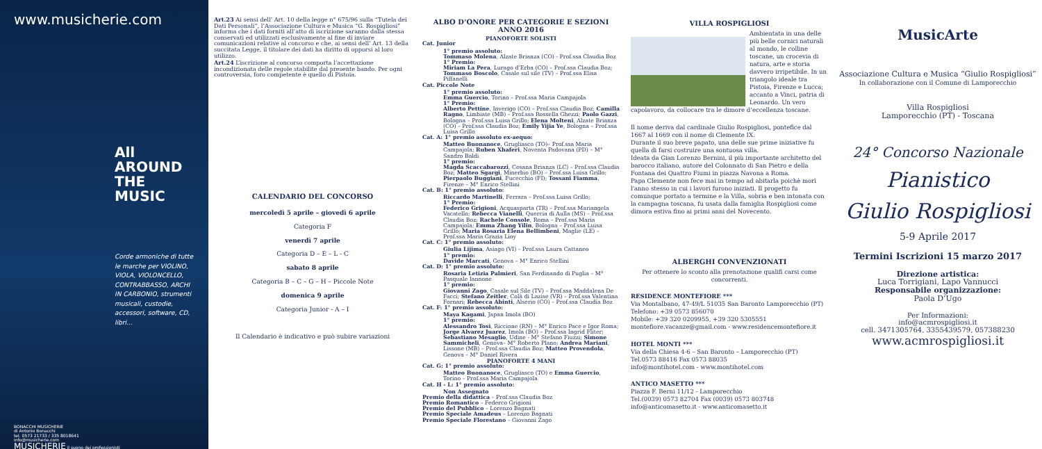www.musicherie.com
All
AROUND
THE
MUSIC
Corde armoniche di tutte le marche per VIOLINO, VIOLA, VIOLONCELLO, CONTRABBASSO, ARCHI IN CARBONIO, strumenti musicali, custodie, accessori, software, CD, libri...
BONACCHI MUSICHERIE
di Antonio Bonacchi
tel. 0573 21733 / 335 8018641
info@musicherie.com
MUSICHERIE il suono dei professionisti
Art.23 Ai sensi dell’ Art. 10 della legge n° 675/96 sulla “Tutela dei Dati Personali”, l’Associazione Cultura e Musica “G. Rospigliosi” informa che i dati forniti all’atto di iscrizione saranno dalla stessa conservati ed utilizzati esclusivamente al fine di inviare comunicazioni relative al concorso e che, ai sensi dell’ Art. 13 della succitata Legge, il titolare dei dati ha diritto di opporsi al loro utilizzo.
Art.24 L’iscrizione al concorso comporta l’accettazione incondizionata delle regole stabilite dal presente bando. Per ogni controversia, foro competente è quello di Pistoia.
CALENDARIO DEL CONCORSO
mercoledì 5 aprile – giovedì 6 aprile
Categoria F
venerdì 7 aprile
Categoria D – E – L - C
sabato 8 aprile
Categoria B – C – G – H – Piccole Note
domenica 9 aprile
Categoria Junior - A – I
Il Calendario è indicativo e può subire variazioni
ALBO D’ONORE PER CATEGORIE E SEZIONI ANNO 2016
PIANOFORTE SOLISTI
Cat. Junior
1° premio assoluto:
Tommaso Molena, Alzate Brianza (CO) - Prof.ssa Claudia Boz
1° Premio:
Miriam La Pera, Lurago d’Erba (CO) – Prof.ssa Claudia Boz; Tommaso Boscolo, Casale sul sile (TV) – Prof.ssa Elisa Piffanelli
Cat. Piccole Note
1° premio assoluto:
Emma Guercio, Torino – Prof.ssa Maria Campajola
1° Premio:
Alberto Pettine, Inverigo (CO) – Prof.ssa Claudia Boz; Camilla Ragno, Limbiate (MB) – Prof.ssa Rossella Ghezzi; Paolo Gazzi, Bologna – Prof.ssa Luisa Grillo; Elena Molteni, Alzate Brianza (CO) – Prof.ssa Claudia Boz; Emily Yijia Ye, Bologna – Prof.ssa Luisa Grillo
Cat. A: 1° premio assoluto ex-aequo:
Matteo Buonanoce, Grugliasco (TO)– Prof.ssa Maria Campajola; Ruben Xhaferi, Noventa Padovana (PD) – M° Sandro Baldi
1° premio:
Magda Scaccabarozzi, Cesana Brianza (LC) – Prof.ssa Claudia Boz; Matteo Sgargi, Minerbio (BO) – Prof.ssa Luisa Grillo; Pierpaolo Buggiani, Fucecchio (FI); Tossani Fiamma, Firenze – M° Enrico Stellini
Cat. B: 1° premio assoluto:
Riccardo Martinelli, Ferrara – Prof.ssa Luisa Grillo;
1° Premio:
Federico Grigioni, Acquasparta (TR) – Prof.ssa Mariangela Vacatello; Rebecca Vianelli, Quercia di Aulla (MS) – Prof.ssa Claudia Boz; Rachele Console, Roma – Prof.ssa Maria Campajola; Emma Zhang Yilin, Bologna – Prof.ssa Luisa Grillo; Maria Rosaria Elena Bellimbeni, Maglie (LE) – Prof.ssa Maria Grazia Lioy
Cat. C: 1° premio assoluto:
Giulia Lijima, Asiago (VI) – Prof.ssa Laura Cattaneo
1° premio:
Davide Marcati, Genova – M° Enrico Stellini
Cat. D: 1° premio assoluto:
Rosaria Letizia Palmieri, San Ferdinando di Puglia – M° Pasquale Iannone
1° premio:
Giovanni Zago, Casale sul Sile (TV) – Prof.ssa Maddalena De Facci; Stefano Zeitler, Colà di Lazise (VR) – Prof.ssa Valentina Fornari; Rebecca Abinti, Alserio (CO) – Prof.ssa Claudia Boz
Cat. F: 1° premio assoluto:
Maya Kagami, Japan Imola (BO)
1° premio:
Alessandro Tosi, Riccione (RN) – M° Enrico Pace e Igor Roma; Jorge Alvarez Juarez, Imola (BO) – Prof.ssa Ingrid Fliter; Sebastiano Mesaglio, Udine - M° Stefano Fiuzzi; Simone Sammicheli, Genova– M° Roberto Plano; Andrea Mariani, Lissone (MB) – Prof.ssa Claudia Boz; Matteo Provendola, Genova – M° Daniel Rivera
PIANOFORTE 4 MANI
Cat. G: 1° premio assoluto:
Matteo Buonanoce, Grugliasco (TO) e Emma Guercio, Torino – Prof.ssa Maria Campajola
Cat. H - L: 1° premio assoluto:
Non Assegnato
Premio della didattica – Prof.ssa Claudia Boz
Premio Romantico – Federco Grigioni
Premio del Pubblico – Lorenzo Bagnati
Premio Speciale Amadeus – Lorenzo Bagnati
Premio Speciale Florestano – Giovanni Zago
VILLA ROSPIGLIOSI
Ambientata in una delle più belle cornici naturali al mondo, le colline toscane, un crocevia di natura, arte e storia davvero irripetibile. In un triangolo ideale tra Pistoia, Firenze e Lucca; accanto a Vinci, patria di Leonardo. Un vero capolavoro, da collocare tra le dimore d’eccellenza toscane.
Il nome deriva dal cardinale Giulio Rospigliosi, pontefice dal 1667 al 1669 con il nome di Clemente IX.
Durante il suo breve papato, una delle sue prime iniziative fu quella di farsi costruire una sontuosa villa.
Ideata da Gian Lorenzo Bernini, il più importante architetto del barocco italiano, autore del Colonnato di San Pietro e della Fontana dei Quattro Fiumi in piazza Navona a Roma.
Papa Clemente non fece mai in tempo ad abitarla poichè morì l'anno stesso in cui i lavori furono iniziati. Il progetto fu comunque portato a termine e la Villa, sobria e ben intonata con la campagna toscana, fu usata dalla famiglia Rospigliosi come dimora estiva fino ai primi anni del Novecento.
ALBERGHI CONVENZIONATI
Per ottenere lo sconto alla prenotazione qualifi carsi come concorrenti.
RESIDENCE MONTEFIORE ***
Via Montalbano, 47-49/L 51035 San Baronto Lamporecchio (PT)
Telefono: +39 0573 856070
Mobile: +39 320 0209955, +39 320 5305551
montefiore.vacanze@gmail.com - www.residencemontefiore.it
HOTEL MONTI ***
Via della Chiesa 4-6 – San Baronto – Lamporecchio (PT)
Tel.0573 88416 Fax 0573 88035
info@montihotel.com - www.montihotel.com
ANTICO MASETTO ***
Piazza F. Berni 11/12 - Lamporecchio
Tel.(0039) 0573 82704 Fax (0039) 0573 803748
info@anticomasetto.it - www.anticomasetto.it
MusicArte
Associazione Cultura e Musica “Giulio Rospigliosi”
In collaborazione con il Comune di Lamporecchio
Villa Rospigliosi
Lamporecchio (PT) - Toscana
24° Concorso Nazionale
Pianistico
Giulio Rospigliosi
5-9 Aprile 2017
Termini Iscrizioni 15 marzo 2017
Direzione artistica:
Luca Torrigiani, Lapo Vannucci
Responsabile organizzazione:
Paola D’Ugo
Per Informazioni:
info@acmrospigliosi.it
cell. 3471305764, 3355439579, 057388230
www.acmrospigliosi.it